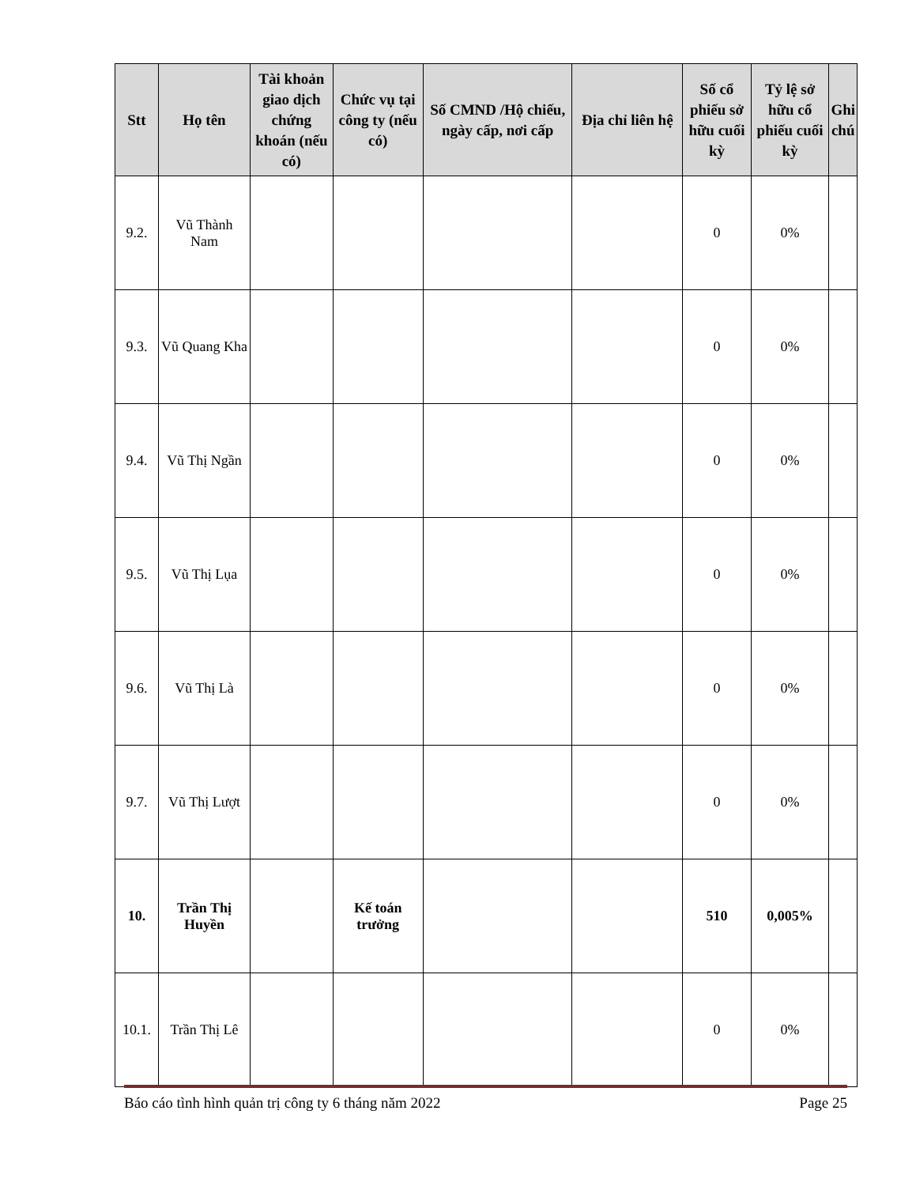| Stt | Họ tên | Tài khoản giao dịch chứng khoán (nếu có) | Chức vụ tại công ty (nếu có) | Số CMND /Hộ chiếu, ngày cấp, nơi cấp | Địa chỉ liên hệ | Số cổ phiếu sở hữu cuối kỳ | Tỷ lệ sở hữu cổ phiếu cuối kỳ | Ghi chú |
| --- | --- | --- | --- | --- | --- | --- | --- | --- |
| 9.2. | Vũ Thành Nam | | | | | 0 | 0% | |
| 9.3. | Vũ Quang Kha | | | | | 0 | 0% | |
| 9.4. | Vũ Thị Ngần | | | | | 0 | 0% | |
| 9.5. | Vũ Thị Lụa | | | | | 0 | 0% | |
| 9.6. | Vũ Thị Là | | | | | 0 | 0% | |
| 9.7. | Vũ Thị Lượt | | | | | 0 | 0% | |
| 10. | Trần Thị Huyền | | Kế toán trưởng | | | 510 | 0,005% | |
| 10.1. | Trần Thị Lê | | | | | 0 | 0% | |
Báo cáo tình hình quản trị công ty 6 tháng năm 2022 Page 25